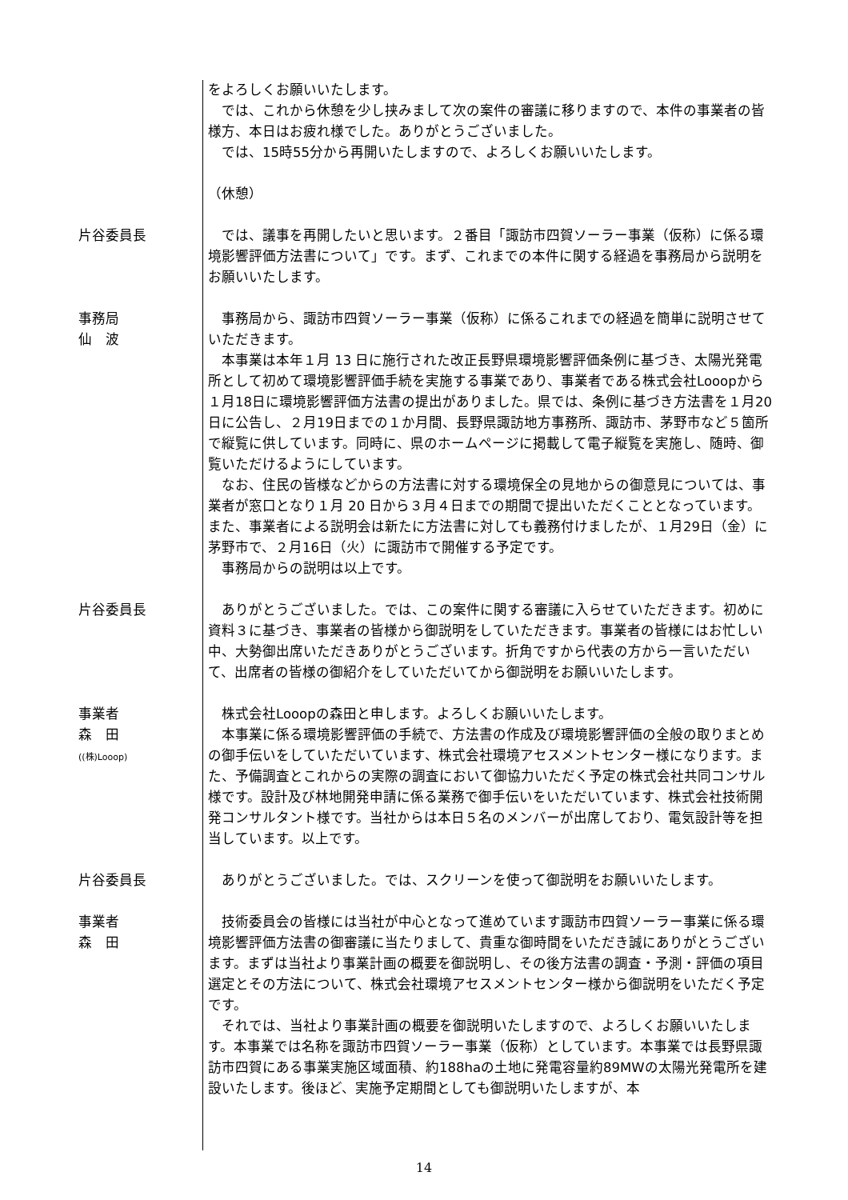をよろしくお願いいたします。
　では、これから休憩を少し挟みまして次の案件の審議に移りますので、本件の事業者の皆様方、本日はお疲れ様でした。ありがとうございました。
　では、15時55分から再開いたしますので、よろしくお願いいたします。
（休憩）
片谷委員長 　では、議事を再開したいと思います。２番目「諏訪市四賀ソーラー事業（仮称）に係る環境影響評価方法書について」です。まず、これまでの本件に関する経過を事務局から説明をお願いいたします。
事務局
仙　波
　事務局から、諏訪市四賀ソーラー事業（仮称）に係るこれまでの経過を簡単に説明させていただきます。
　本事業は本年１月 13 日に施行された改正長野県環境影響評価条例に基づき、太陽光発電所として初めて環境影響評価手続を実施する事業であり、事業者である株式会社Looopから１月18日に環境影響評価方法書の提出がありました。県では、条例に基づき方法書を１月20日に公告し、２月19日までの１か月間、長野県諏訪地方事務所、諏訪市、茅野市など５箇所で縦覧に供しています。同時に、県のホームページに掲載して電子縦覧を実施し、随時、御覧いただけるようにしています。
　なお、住民の皆様などからの方法書に対する環境保全の見地からの御意見については、事業者が窓口となり１月 20 日から３月４日までの期間で提出いただくこととなっています。また、事業者による説明会は新たに方法書に対しても義務付けましたが、１月29日（金）に茅野市で、２月16日（火）に諏訪市で開催する予定です。
　事務局からの説明は以上です。
片谷委員長 　ありがとうございました。では、この案件に関する審議に入らせていただきます。初めに資料３に基づき、事業者の皆様から御説明をしていただきます。事業者の皆様にはお忙しい中、大勢御出席いただきありがとうございます。折角ですから代表の方から一言いただいて、出席者の皆様の御紹介をしていただいてから御説明をお願いいたします。
事業者
森　田
((株)Looop)
　株式会社Looopの森田と申します。よろしくお願いいたします。
　本事業に係る環境影響評価の手続で、方法書の作成及び環境影響評価の全般の取りまとめの御手伝いをしていただいています、株式会社環境アセスメントセンター様になります。また、予備調査とこれからの実際の調査において御協力いただく予定の株式会社共同コンサル様です。設計及び林地開発申請に係る業務で御手伝いをいただいています、株式会社技術開発コンサルタント様です。当社からは本日５名のメンバーが出席しており、電気設計等を担当しています。以上です。
片谷委員長 　ありがとうございました。では、スクリーンを使って御説明をお願いいたします。
事業者
森　田
　技術委員会の皆様には当社が中心となって進めています諏訪市四賀ソーラー事業に係る環境影響評価方法書の御審議に当たりまして、貴重な御時間をいただき誠にありがとうございます。まずは当社より事業計画の概要を御説明し、その後方法書の調査・予測・評価の項目選定とその方法について、株式会社環境アセスメントセンター様から御説明をいただく予定です。
　それでは、当社より事業計画の概要を御説明いたしますので、よろしくお願いいたします。本事業では名称を諏訪市四賀ソーラー事業（仮称）としています。本事業では長野県諏訪市四賀にある事業実施区域面積、約188haの土地に発電容量約89MWの太陽光発電所を建設いたします。後ほど、実施予定期間としても御説明いたしますが、本
14